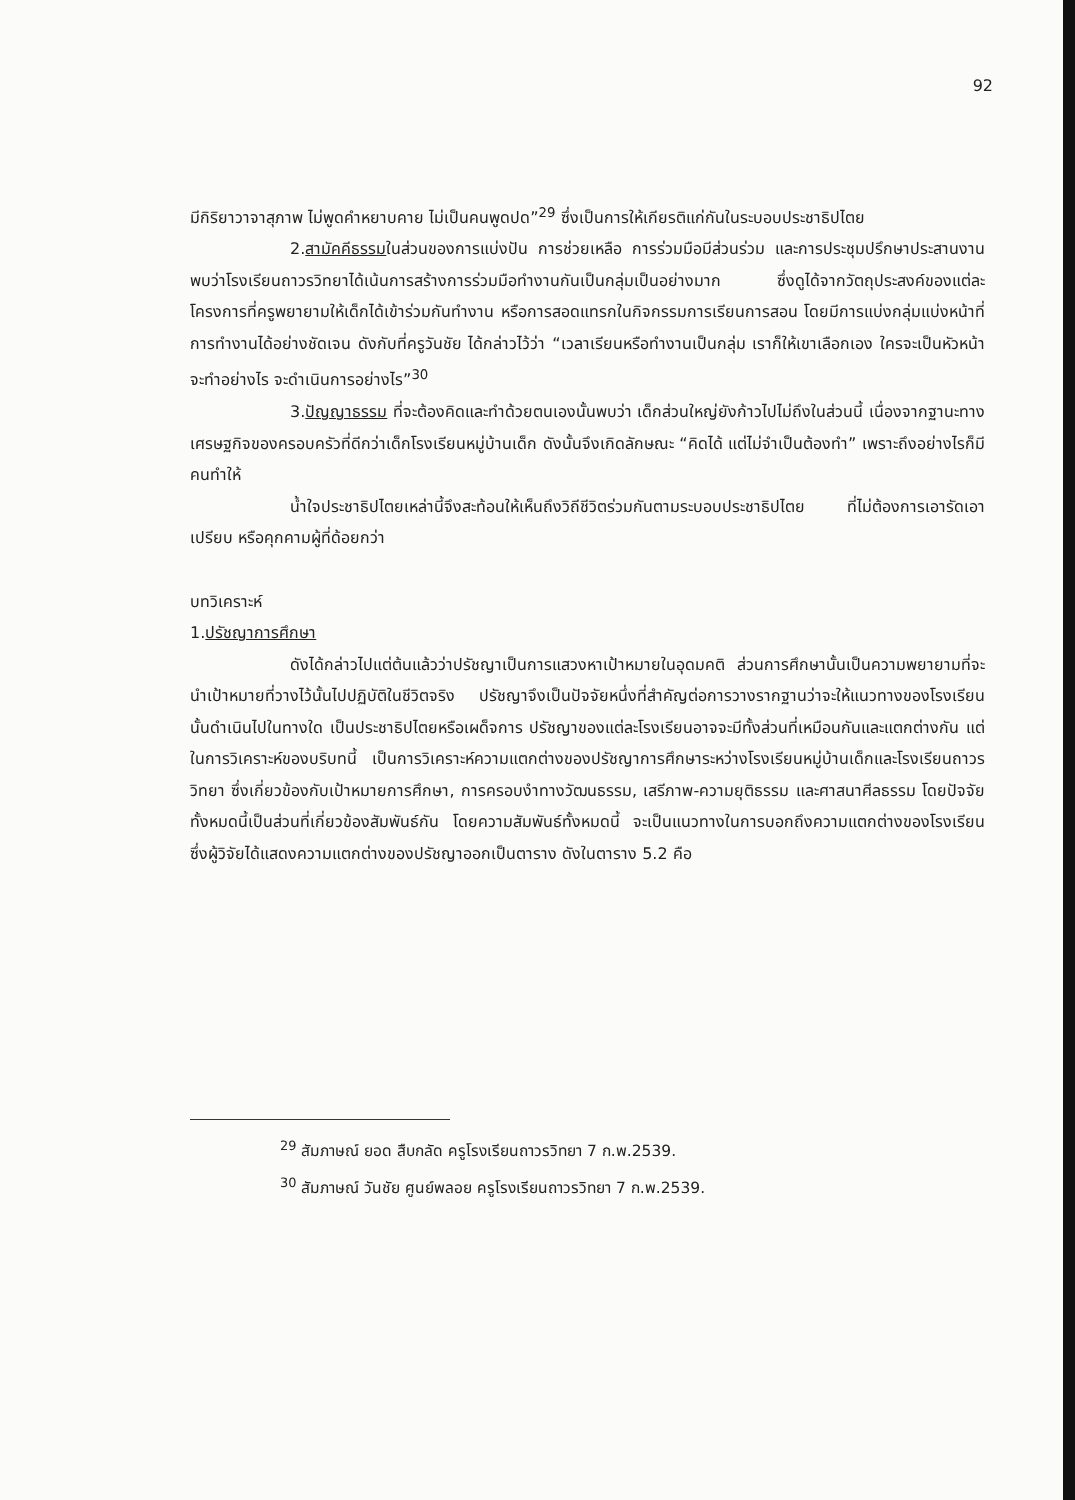92
มีกิริยาวาจาสุภาพ ไม่พูดคำหยาบคาย ไม่เป็นคนพูดปด”<sup>29</sup> ซึ่งเป็นการให้เกียรติแก่กันในระบอบประชาธิปไตย
2.สามัคคีธรรมในส่วนของการแบ่งปัน การช่วยเหลือ การร่วมมือมีส่วนร่วม และการประชุมปรึกษาประสานงาน พบว่าโรงเรียนถาวรวิทยาได้เน้นการสร้างการร่วมมือทำงานกันเป็นกลุ่มเป็นอย่างมาก ซึ่งดูได้จากวัตถุประสงค์ของแต่ละโครงการที่ครูพยายามให้เด็กได้เข้าร่วมกันทำงาน หรือการสอดแทรกในกิจกรรมการเรียนการสอน โดยมีการแบ่งกลุ่มแบ่งหน้าที่การทำงานได้อย่างชัดเจน ดังกับที่ครูวันชัย ได้กล่าวไว้ว่า “เวลาเรียนหรือทำงานเป็นกลุ่ม เราก็ให้เขาเลือกเอง ใครจะเป็นหัวหน้า จะทำอย่างไร จะดำเนินการอย่างไร”<sup>30</sup>
3.ปัญญาธรรม ที่จะต้องคิดและทำด้วยตนเองนั้นพบว่า เด็กส่วนใหญ่ยังก้าวไปไม่ถึงในส่วนนี้ เนื่องจากฐานะทางเศรษฐกิจของครอบครัวที่ดีกว่าเด็กโรงเรียนหมู่บ้านเด็ก ดังนั้นจึงเกิดลักษณะ “คิดได้ แต่ไม่จำเป็นต้องทำ” เพราะถึงอย่างไรก็มีคนทำให้
น้ำใจประชาธิปไตยเหล่านี้จึงสะท้อนให้เห็นถึงวิถีชีวิตร่วมกันตามระบอบประชาธิปไตย ที่ไม่ต้องการเอารัดเอาเปรียบ หรือคุกคามผู้ที่ด้อยกว่า
บทวิเคราะห์
1.ปรัชญาการศึกษา
ดังได้กล่าวไปแต่ต้นแล้วว่าปรัชญาเป็นการแสวงหาเป้าหมายในอุดมคติ ส่วนการศึกษานั้นเป็นความพยายามที่จะนำเป้าหมายที่วางไว้นั้นไปปฏิบัติในชีวิตจริง ปรัชญาจึงเป็นปัจจัยหนึ่งที่สำคัญต่อการวางรากฐานว่าจะให้แนวทางของโรงเรียนนั้นดำเนินไปในทางใด เป็นประชาธิปไตยหรือเผด็จการ ปรัชญาของแต่ละโรงเรียนอาจจะมีทั้งส่วนที่เหมือนกันและแตกต่างกัน แต่ในการวิเคราะห์ของบริบทนี้ เป็นการวิเคราะห์ความแตกต่างของปรัชญาการศึกษาระหว่างโรงเรียนหมู่บ้านเด็กและโรงเรียนถาวรวิทยา ซึ่งเกี่ยวข้องกับเป้าหมายการศึกษา, การครอบงำทางวัฒนธรรม, เสรีภาพ-ความยุติธรรม และศาสนาศีลธรรม โดยปัจจัยทั้งหมดนี้เป็นส่วนที่เกี่ยวข้องสัมพันธ์กัน โดยความสัมพันธ์ทั้งหมดนี้ จะเป็นแนวทางในการบอกถึงความแตกต่างของโรงเรียน ซึ่งผู้วิจัยได้แสดงความแตกต่างของปรัชญาออกเป็นตาราง ดังในตาราง 5.2 คือ
<sup>29</sup> สัมภาษณ์ ยอด สืบกลัด ครูโรงเรียนถาวรวิทยา 7 ก.พ.2539.
<sup>30</sup> สัมภาษณ์ วันชัย ศูนย์พลอย ครูโรงเรียนถาวรวิทยา 7 ก.พ.2539.